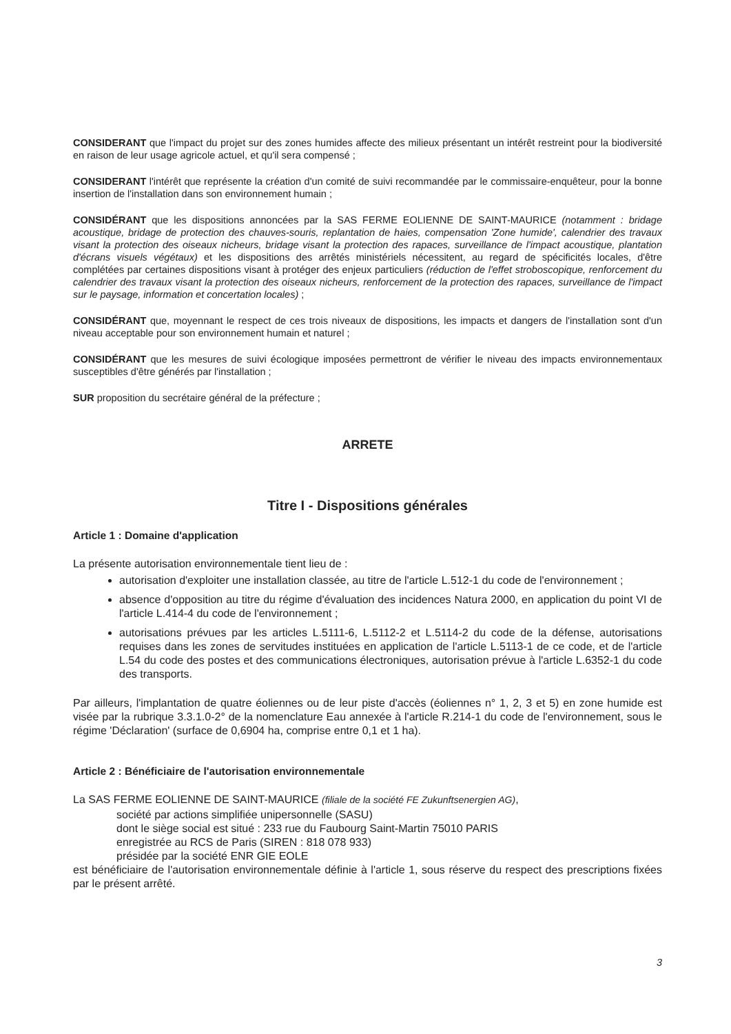CONSIDERANT que l'impact du projet sur des zones humides affecte des milieux présentant un intérêt restreint pour la biodiversité en raison de leur usage agricole actuel, et qu'il sera compensé ;
CONSIDERANT l'intérêt que représente la création d'un comité de suivi recommandée par le commissaire-enquêteur, pour la bonne insertion de l'installation dans son environnement humain ;
CONSIDÉRANT que les dispositions annoncées par la SAS FERME EOLIENNE DE SAINT-MAURICE (notamment : bridage acoustique, bridage de protection des chauves-souris, replantation de haies, compensation 'Zone humide', calendrier des travaux visant la protection des oiseaux nicheurs, bridage visant la protection des rapaces, surveillance de l'impact acoustique, plantation d'écrans visuels végétaux) et les dispositions des arrêtés ministériels nécessitent, au regard de spécificités locales, d'être complétées par certaines dispositions visant à protéger des enjeux particuliers (réduction de l'effet stroboscopique, renforcement du calendrier des travaux visant la protection des oiseaux nicheurs, renforcement de la protection des rapaces, surveillance de l'impact sur le paysage, information et concertation locales) ;
CONSIDÉRANT que, moyennant le respect de ces trois niveaux de dispositions, les impacts et dangers de l'installation sont d'un niveau acceptable pour son environnement humain et naturel ;
CONSIDÉRANT que les mesures de suivi écologique imposées permettront de vérifier le niveau des impacts environnementaux susceptibles d'être générés par l'installation ;
SUR proposition du secrétaire général de la préfecture ;
ARRETE
Titre I - Dispositions générales
Article 1 : Domaine d'application
La présente autorisation environnementale tient lieu de :
autorisation d'exploiter une installation classée, au titre de l'article L.512-1 du code de l'environnement ;
absence d'opposition au titre du régime d'évaluation des incidences Natura 2000, en application du point VI de l'article L.414-4 du code de l'environnement ;
autorisations prévues par les articles L.5111-6, L.5112-2 et L.5114-2 du code de la défense, autorisations requises dans les zones de servitudes instituées en application de l'article L.5113-1 de ce code, et de l'article L.54 du code des postes et des communications électroniques, autorisation prévue à l'article L.6352-1 du code des transports.
Par ailleurs, l'implantation de quatre éoliennes ou de leur piste d'accès (éoliennes n° 1, 2, 3 et 5) en zone humide est visée par la rubrique 3.3.1.0-2° de la nomenclature Eau annexée à l'article R.214-1 du code de l'environnement, sous le régime 'Déclaration' (surface de 0,6904 ha, comprise entre 0,1 et 1 ha).
Article 2 : Bénéficiaire de l'autorisation environnementale
La SAS FERME EOLIENNE DE SAINT-MAURICE (filiale de la société FE Zukunftsenergien AG),
société par actions simplifiée unipersonnelle (SASU)
dont le siège social est situé : 233 rue du Faubourg Saint-Martin 75010 PARIS
enregistrée au RCS de Paris (SIREN : 818 078 933)
présidée par la société ENR GIE EOLE
est bénéficiaire de l'autorisation environnementale définie à l'article 1, sous réserve du respect des prescriptions fixées par le présent arrêté.
3